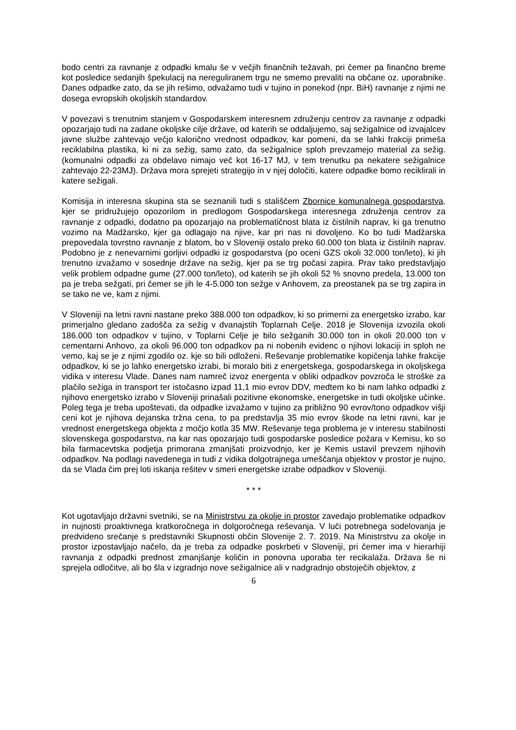bodo centri za ravnanje z odpadki kmalu še v večjih finančnih težavah, pri čemer pa finančno breme kot posledice sedanjih špekulacij na nereguliranem trgu ne smemo prevaliti na občane oz. uporabnike. Danes odpadke zato, da se jih rešimo, odvažamo tudi v tujino in ponekod (npr. BiH) ravnanje z njimi ne dosega evropskih okoljskih standardov.
V povezavi s trenutnim stanjem v Gospodarskem interesnem združenju centrov za ravnanje z odpadki opozarjajo tudi na zadane okoljske cilje države, od katerih se oddaljujemo, saj sežigalnice od izvajalcev javne službe zahtevajo večjo kalorično vrednost odpadkov, kar pomeni, da se lahki frakciji primeša reciklabilna plastika, ki ni za sežig, samo zato, da sežigalnice sploh prevzamejo material za sežig. (komunalni odpadki za obdelavo nimajo več kot 16-17 MJ, v tem trenutku pa nekatere sežigalnice zahtevajo 22-23MJ). Država mora sprejeti strategijo in v njej določiti, katere odpadke bomo reciklirali in katere sežigali.
Komisija in interesna skupina sta se seznanili tudi s stališčem Zbornice komunalnega gospodarstva, kjer se pridružujejo opozorilom in predlogom Gospodarskega interesnega združenja centrov za ravnanje z odpadki, dodatno pa opozarjajo na problematičnost blata iz čistilnih naprav, ki ga trenutno vozimo na Madžarsko, kjer ga odlagajo na njive, kar pri nas ni dovoljeno. Ko bo tudi Madžarska prepovedala tovrstno ravnanje z blatom, bo v Sloveniji ostalo preko 60.000 ton blata iz čistilnih naprav. Podobno je z nenevarnimi gorljivi odpadki iz gospodarstva (po oceni GZS okoli 32.000 ton/leto), ki jih trenutno izvažamo v sosednje države na sežig, kjer pa se trg počasi zapira. Prav tako predstavljajo velik problem odpadne gume (27.000 ton/leto), od katerih se jih okoli 52 % snovno predela, 13.000 ton pa je treba sežgati, pri čemer se jih le 4-5.000 ton sežge v Anhovem, za preostanek pa se trg zapira in se tako ne ve, kam z njimi.
V Sloveniji na letni ravni nastane preko 388.000 ton odpadkov, ki so primerni za energetsko izrabo, kar primerjalno gledano zadošča za sežig v dvanajstih Toplarnah Celje. 2018 je Slovenija izvozila okoli 186.000 ton odpadkov v tujino, v Toplarni Celje je bilo sežganih 30.000 ton in okoli 20.000 ton v cementarni Anhovo, za okoli 96.000 ton odpadkov pa ni nobenih evidenc o njihovi lokaciji in sploh ne vemo, kaj se je z njimi zgodilo oz. kje so bili odloženi. Reševanje problematike kopičenja lahke frakcije odpadkov, ki se jo lahko energetsko izrabi, bi moralo biti z energetskega, gospodarskega in okoljskega vidika v interesu Vlade. Danes nam namreč izvoz energenta v obliki odpadkov povzroča le stroške za plačilo sežiga in transport ter istočasno izpad 11,1 mio evrov DDV, medtem ko bi nam lahko odpadki z njihovo energetsko izrabo v Sloveniji prinašali pozitivne ekonomske, energetske in tudi okoljske učinke. Poleg tega je treba upoštevati, da odpadke izvažamo v tujino za približno 90 evrov/tono odpadkov višji ceni kot je njihova dejanska tržna cena, to pa predstavlja 35 mio evrov škode na letni ravni, kar je vrednost energetskega objekta z močjo kotla 35 MW. Reševanje tega problema je v interesu stabilnosti slovenskega gospodarstva, na kar nas opozarjajo tudi gospodarske posledice požara v Kemisu, ko so bila farmacevtska podjetja primorana zmanjšati proizvodnjo, ker je Kemis ustavil prevzem njihovih odpadkov. Na podlagi navedenega in tudi z vidika dolgotrajnega umeščanja objektov v prostor je nujno, da se Vlada čim prej loti iskanja rešitev v smeri energetske izrabe odpadkov v Sloveniji.
* * *
Kot ugotavljajo državni svetniki, se na Ministrstvu za okolje in prostor zavedajo problematike odpadkov in nujnosti proaktivnega kratkoročnega in dolgoročnega reševanja. V luči potrebnega sodelovanja je predvideno srečanje s predstavniki Skupnosti občin Slovenije 2. 7. 2019. Na Ministrstvu za okolje in prostor izpostavljajo načelo, da je treba za odpadke poskrbeti v Sloveniji, pri čemer ima v hierarhiji ravnanja z odpadki prednost zmanjšanje količin in ponovna uporaba ter recikalaža. Država še ni sprejela odločitve, ali bo šla v izgradnjo nove sežigalnice ali v nadgradnjo obstoječih objektov, z
6